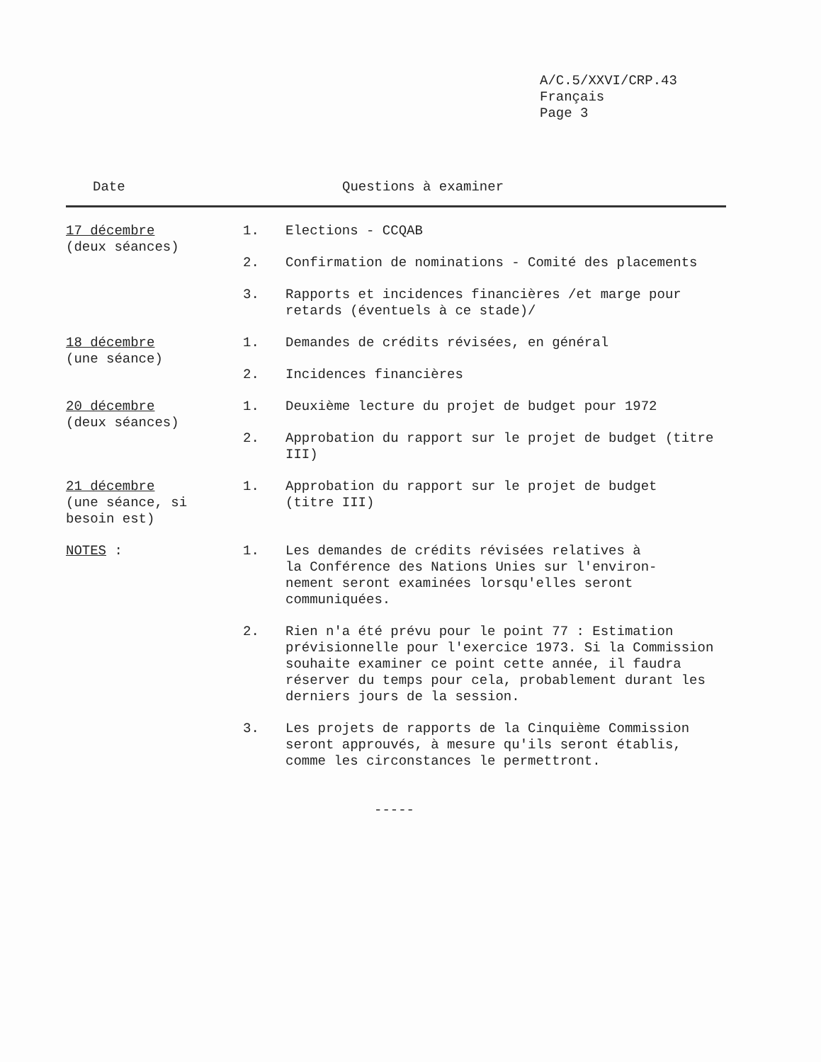A/C.5/XXVI/CRP.43
Français
Page 3
| Date | | Questions à examiner |
| --- | --- | --- |
| 17 décembre (deux séances) | 1. | Elections - CCQAB |
| | 2. | Confirmation de nominations - Comité des placements |
| | 3. | Rapports et incidences financières /et marge pour retards (éventuels à ce stade)/ |
| 18 décembre (une séance) | 1. | Demandes de crédits révisées, en général |
| | 2. | Incidences financières |
| 20 décembre (deux séances) | 1. | Deuxième lecture du projet de budget pour 1972 |
| | 2. | Approbation du rapport sur le projet de budget (titre III) |
| 21 décembre (une séance, si besoin est) | 1. | Approbation du rapport sur le projet de budget (titre III) |
| NOTES : | 1. | Les demandes de crédits révisées relatives à la Conférence des Nations Unies sur l'environ- nement seront examinées lorsqu'elles seront communiquées. |
| | 2. | Rien n'a été prévu pour le point 77 : Estimation prévisionnelle pour l'exercice 1973. Si la Commission souhaite examiner ce point cette année, il faudra réserver du temps pour cela, probablement durant les derniers jours de la session. |
| | 3. | Les projets de rapports de la Cinquième Commission seront approuvés, à mesure qu'ils seront établis, comme les circonstances le permettront. |
-----